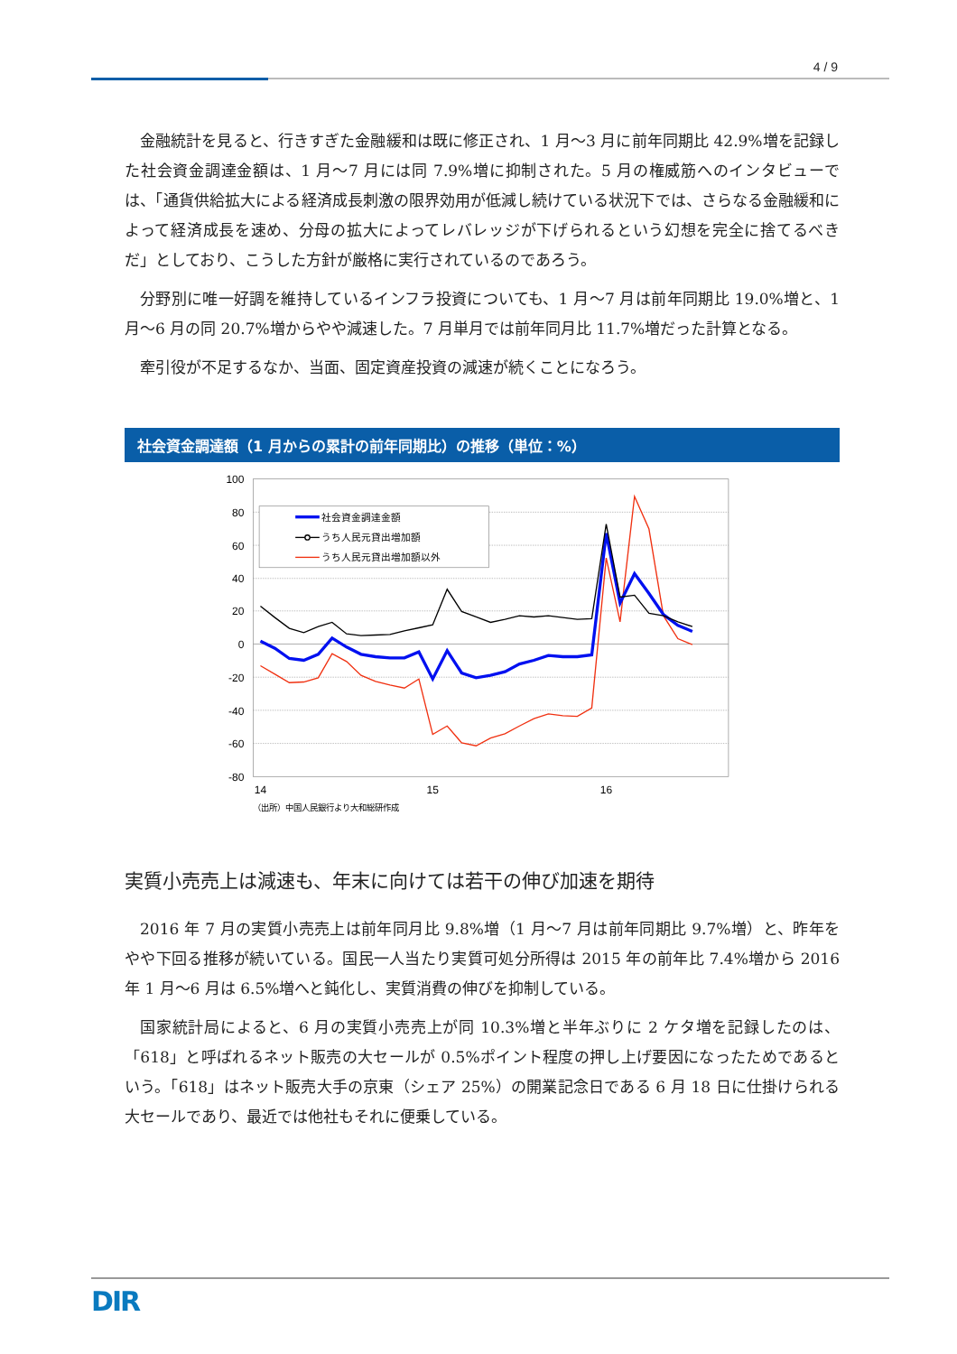4 / 9
金融統計を見ると、行きすぎた金融緩和は既に修正され、1 月～3 月に前年同期比 42.9%増を記録した社会資金調達金額は、1 月～7 月には同 7.9%増に抑制された。5 月の権威筋へのインタビューでは、「通貨供給拡大による経済成長刺激の限界効用が低減し続けている状況下では、さらなる金融緩和によって経済成長を速め、分母の拡大によってレバレッジが下げられるという幻想を完全に捨てるべきだ」としており、こうした方針が厳格に実行されているのであろう。
分野別に唯一好調を維持しているインフラ投資についても、1 月～7 月は前年同期比 19.0%増と、1 月～6 月の同 20.7%増からやや減速した。7 月単月では前年同月比 11.7%増だった計算となる。
牽引役が不足するなか、当面、固定資産投資の減速が続くことになろう。
社会資金調達額（1 月からの累計の前年同期比）の推移（単位：%）
100
80
60
40
20
0
-20
-40
-60
-80
14
15
16
社会資金調達金額
うち人民元貸出増加額
うち人民元貸出増加額以外
（出所）中国人民銀行より大和総研作成
実質小売売上は減速も、年末に向けては若干の伸び加速を期待
2016 年 7 月の実質小売売上は前年同月比 9.8%増（1 月～7 月は前年同期比 9.7%増）と、昨年をやや下回る推移が続いている。国民一人当たり実質可処分所得は 2015 年の前年比 7.4%増から 2016 年 1 月～6 月は 6.5%増へと鈍化し、実質消費の伸びを抑制している。
国家統計局によると、6 月の実質小売売上が同 10.3%増と半年ぶりに 2 ケタ増を記録したのは、「618」と呼ばれるネット販売の大セールが 0.5%ポイント程度の押し上げ要因になったためであるという。「618」はネット販売大手の京東（シェア 25%）の開業記念日である 6 月 18 日に仕掛けられる大セールであり、最近では他社もそれに便乗している。
DIR